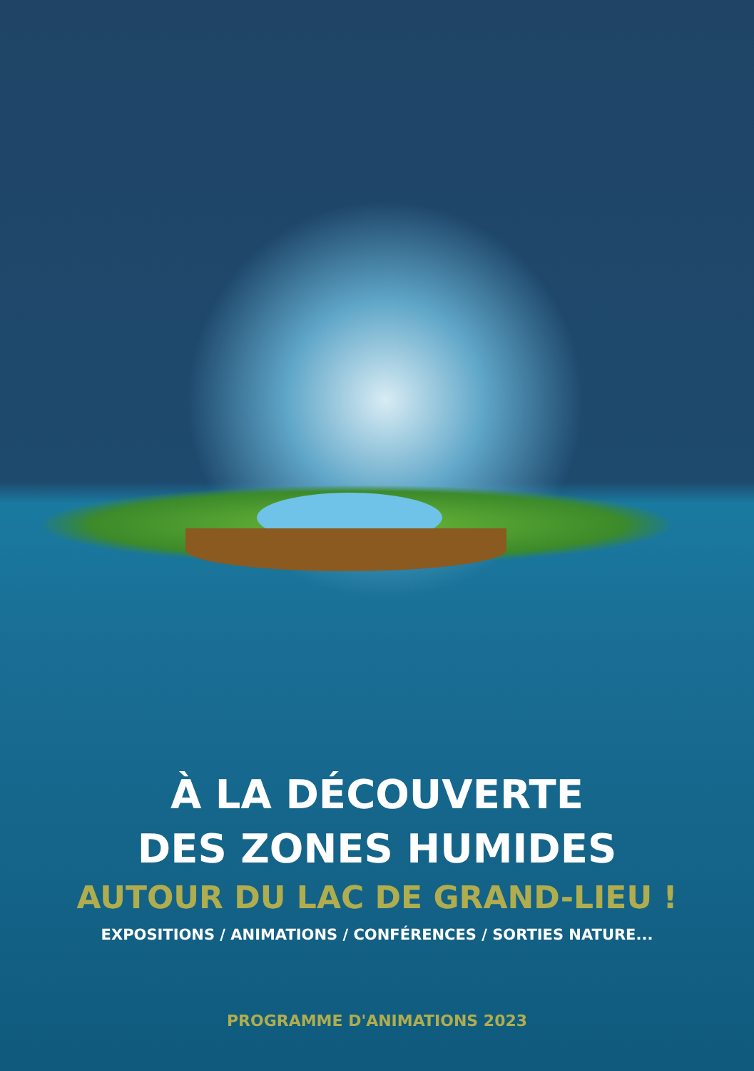À LA DÉCOUVERTE
DES ZONES HUMIDES
AUTOUR DU LAC DE GRAND-LIEU !
EXPOSITIONS / ANIMATIONS / CONFÉRENCES / SORTIES NATURE...
PROGRAMME D'ANIMATIONS 2023